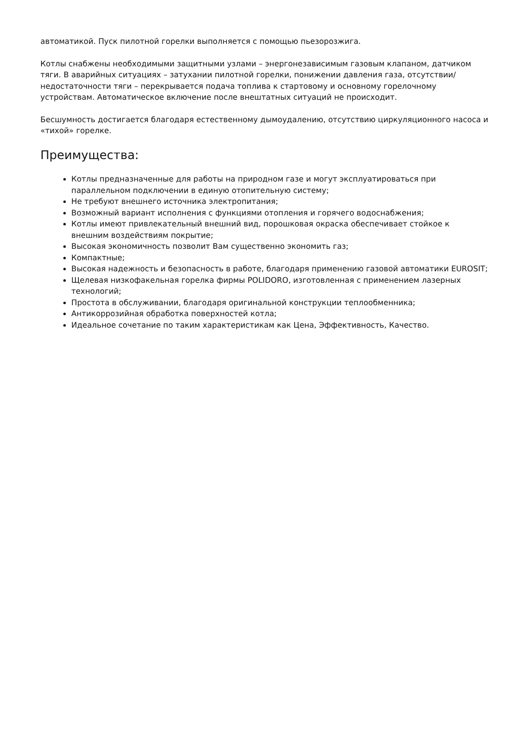автоматикой. Пуск пилотной горелки выполняется с помощью пьезорозжига.
Котлы снабжены необходимыми защитными узлами – энергонезависимым газовым клапаном, датчиком тяги. В аварийных ситуациях – затухании пилотной горелки, понижении давления газа, отсутствии/недостаточности тяги – перекрывается подача топлива к стартовому и основному горелочному устройствам. Автоматическое включение после внештатных ситуаций не происходит.
Бесшумность достигается благодаря естественному дымоудалению, отсутствию циркуляционного насоса и «тихой» горелке.
Преимущества:
Котлы предназначенные для работы на природном газе и могут эксплуатироваться при параллельном подключении в единую отопительную систему;
Не требуют внешнего источника электропитания;
Возможный вариант исполнения с функциями отопления и горячего водоснабжения;
Котлы имеют привлекательный внешний вид, порошковая окраска обеспечивает стойкое к внешним воздействиям покрытие;
Высокая экономичность позволит Вам существенно экономить газ;
Компактные;
Высокая надежность и безопасность в работе, благодаря применению газовой автоматики EUROSIT;
Щелевая низкофакельная горелка фирмы POLIDORO, изготовленная с применением лазерных технологий;
Простота в обслуживании, благодаря оригинальной конструкции теплообменника;
Антикоррозийная обработка поверхностей котла;
Идеальное сочетание по таким характеристикам как Цена, Эффективность, Качество.